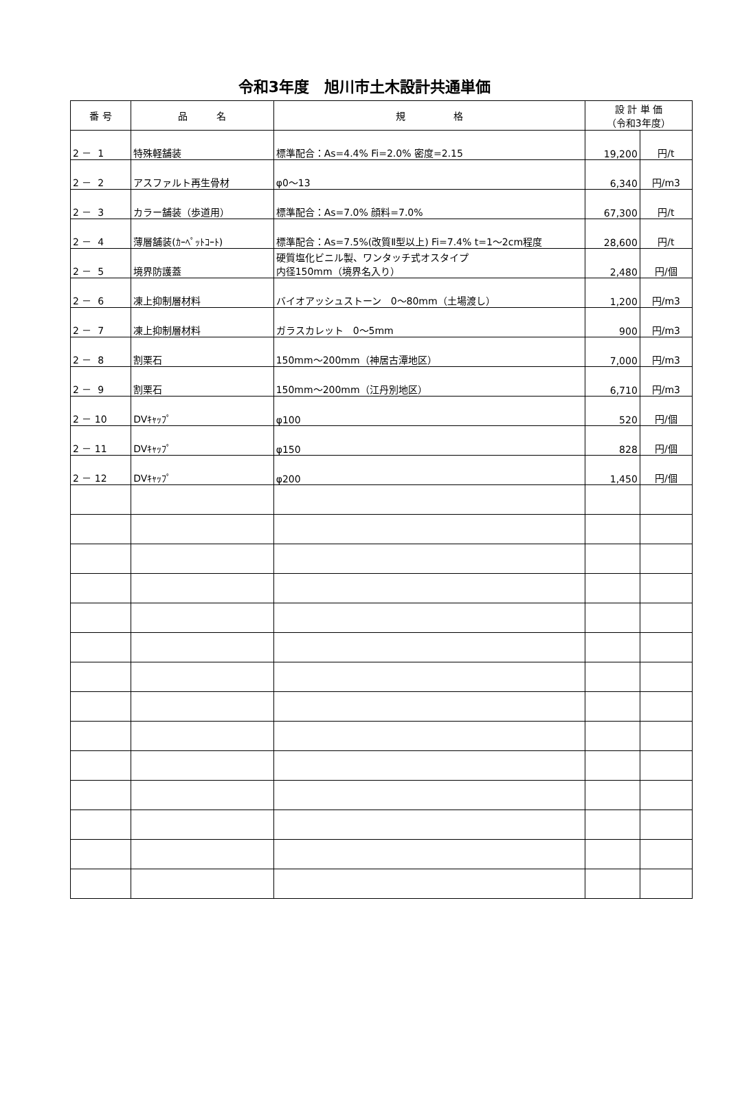令和3年度　旭川市土木設計共通単価
| 番 号 | 品 名 | 規 格 | 設 計 単 価 （令和3年度） | |
| --- | --- | --- | --- | --- |
| 2 － 1 | 特殊軽舗装 | 標準配合：As=4.4% Fi=2.0% 密度=2.15 | 19,200 | 円/t |
| 2 － 2 | アスファルト再生骨材 | φ0～13 | 6,340 | 円/m3 |
| 2 － 3 | カラー舗装（歩道用） | 標準配合：As=7.0% 顔料=7.0% | 67,300 | 円/t |
| 2 － 4 | 薄層舗装(ｶｰﾍﾟｯﾄｺｰﾄ) | 標準配合：As=7.5%(改質Ⅱ型以上) Fi=7.4% t=1～2cm程度 | 28,600 | 円/t |
| 2 － 5 | 境界防護蓋 | 硬質塩化ビニル製、ワンタッチ式オスタイプ 内径150mm（境界名入り） | 2,480 | 円/個 |
| 2 － 6 | 凍上抑制層材料 | バイオアッシュストーン 0～80mm（土場渡し） | 1,200 | 円/m3 |
| 2 － 7 | 凍上抑制層材料 | ガラスカレット 0～5mm | 900 | 円/m3 |
| 2 － 8 | 割栗石 | 150mm～200mm（神居古潭地区） | 7,000 | 円/m3 |
| 2 － 9 | 割栗石 | 150mm～200mm（江丹別地区） | 6,710 | 円/m3 |
| 2 － 10 | DVｷｬｯﾌﾟ | φ100 | 520 | 円/個 |
| 2 － 11 | DVｷｬｯﾌﾟ | φ150 | 828 | 円/個 |
| 2 － 12 | DVｷｬｯﾌﾟ | φ200 | 1,450 | 円/個 |